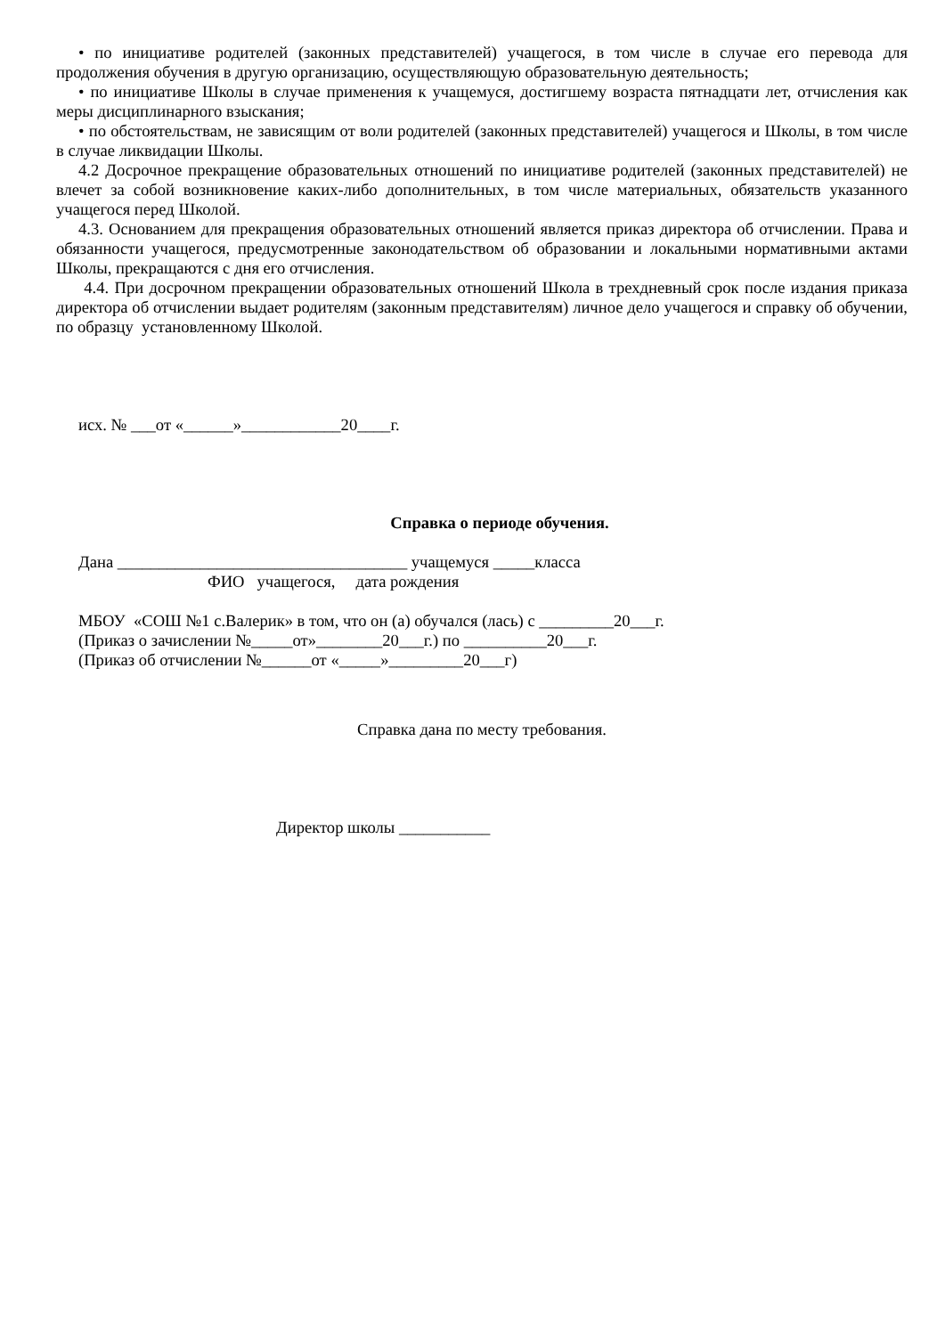• по инициативе родителей (законных представителей) учащегося, в том числе в случае его перевода для продолжения обучения в другую организацию, осуществляющую образовательную деятельность;
• по инициативе Школы в случае применения к учащемуся, достигшему возраста пятнадцати лет, отчисления как меры дисциплинарного взыскания;
• по обстоятельствам, не зависящим от воли родителей (законных представителей) учащегося и Школы, в том числе в случае ликвидации Школы.
4.2 Досрочное прекращение образовательных отношений по инициативе родителей (законных представителей) не влечет за собой возникновение каких-либо дополнительных, в том числе материальных, обязательств указанного учащегося перед Школой.
4.3. Основанием для прекращения образовательных отношений является приказ директора об отчислении. Права и обязанности учащегося, предусмотренные законодательством об образовании и локальными нормативными актами Школы, прекращаются с дня его отчисления.
4.4. При досрочном прекращении образовательных отношений Школа в трехдневный срок после издания приказа директора об отчислении выдает родителям (законным представителям) личное дело учащегося и справку об обучении, по образцу установленному Школой.
исх. № ___от «______»____________20____г.
Справка о периоде обучения.
Дана ___________________________________ учащемуся _____класса
ФИО учащегося, дата рождения
МБОУ «СОШ №1 с.Валерик» в том, что он (а) обучался (лась) с _________20___г.
(Приказ о зачислении №_____от»________20___г.) по __________20___г.
(Приказ об отчислении №______от «_____»_________20___г)
Справка дана по месту требования.
Директор школы ___________